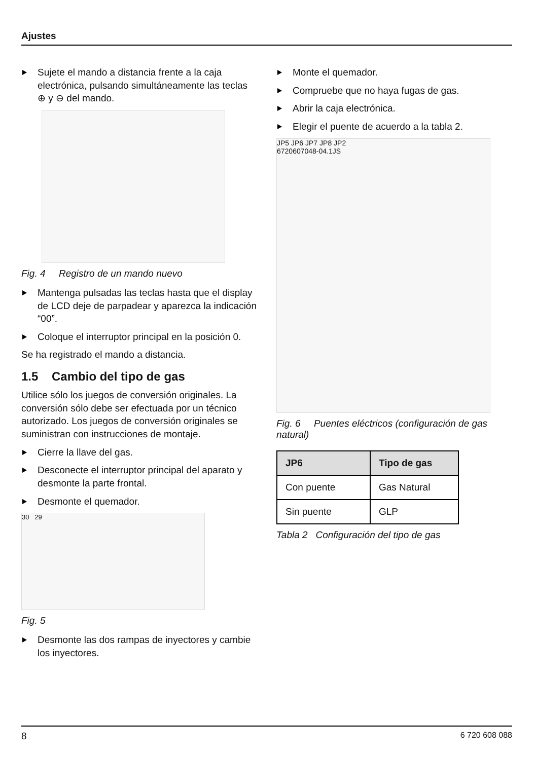Ajustes
Sujete el mando a distancia frente a la caja electrónica, pulsando simultáneamente las teclas ⊕ y ⊖ del mando.
Fig. 4 Registro de un mando nuevo
Mantenga pulsadas las teclas hasta que el display de LCD deje de parpadear y aparezca la indicación “00”.
Coloque el interruptor principal en la posición 0.
Se ha registrado el mando a distancia.
1.5 Cambio del tipo de gas
Utilice sólo los juegos de conversión originales. La conversión sólo debe ser efectuada por un técnico autorizado. Los juegos de conversión originales se suministran con instrucciones de montaje.
Cierre la llave del gas.
Desconecte el interruptor principal del aparato y desmonte la parte frontal.
Desmonte el quemador.
30 29
Fig. 5
Desmonte las dos rampas de inyectores y cambie los inyectores.
Monte el quemador.
Compruebe que no haya fugas de gas.
Abrir la caja electrónica.
Elegir el puente de acuerdo a la tabla 2.
JP5 JP6 JP7 JP8 JP2
6720607048-04.1JS
Fig. 6 Puentes eléctricos (configuración de gas natural)
| JP6 | Tipo de gas |
| --- | --- |
| Con puente | Gas Natural |
| Sin puente | GLP |
Tabla 2 Configuración del tipo de gas
8 6 720 608 088